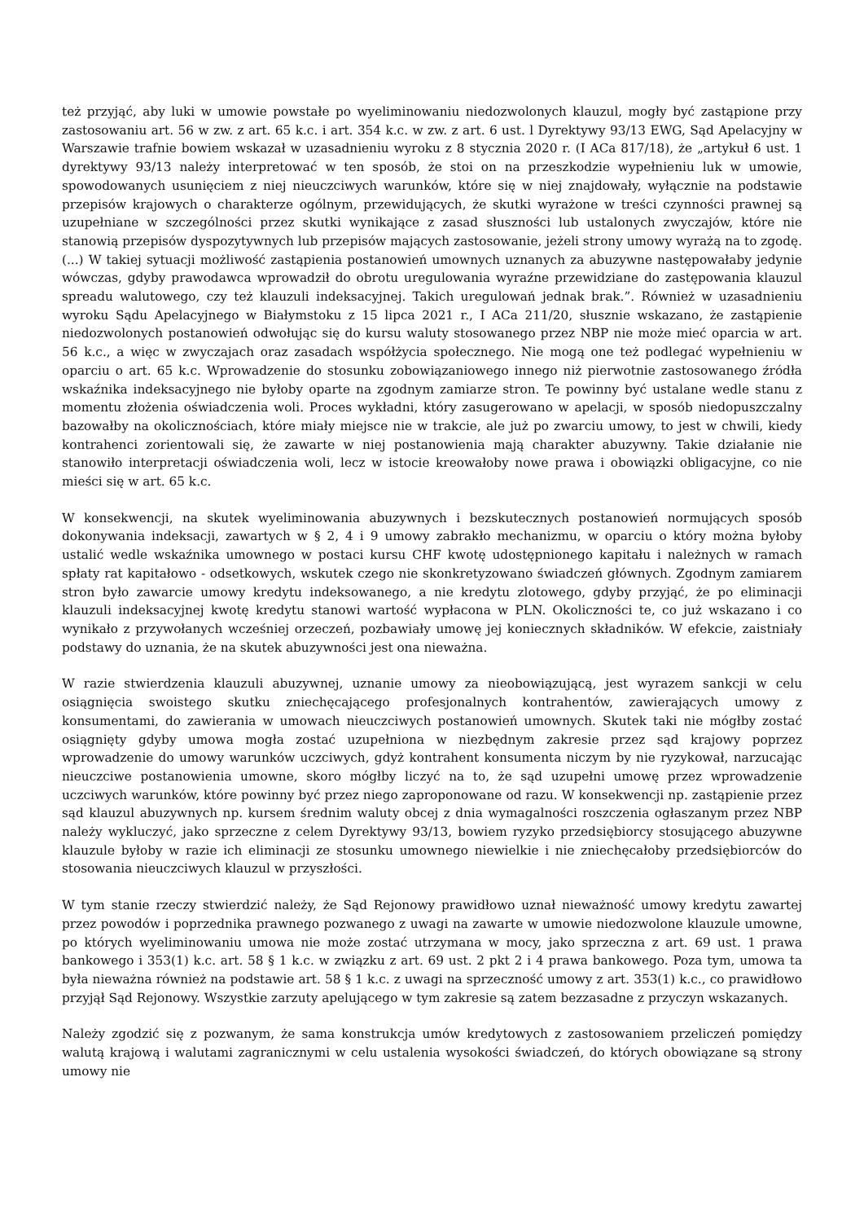też przyjąć, aby luki w umowie powstałe po wyeliminowaniu niedozwolonych klauzul, mogły być zastąpione przy zastosowaniu art. 56 w zw. z art. 65 k.c. i art. 354 k.c. w zw. z art. 6 ust. l Dyrektywy 93/13 EWG, Sąd Apelacyjny w Warszawie trafnie bowiem wskazał w uzasadnieniu wyroku z 8 stycznia 2020 r. (I ACa 817/18), że „artykuł 6 ust. 1 dyrektywy 93/13 należy interpretować w ten sposób, że stoi on na przeszkodzie wypełnieniu luk w umowie, spowodowanych usunięciem z niej nieuczciwych warunków, które się w niej znajdowały, wyłącznie na podstawie przepisów krajowych o charakterze ogólnym, przewidujących, że skutki wyrażone w treści czynności prawnej są uzupełniane w szczególności przez skutki wynikające z zasad słuszności lub ustalonych zwyczajów, które nie stanowią przepisów dyspozytywnych lub przepisów mających zastosowanie, jeżeli strony umowy wyrażą na to zgodę. (...) W takiej sytuacji możliwość zastąpienia postanowień umownych uznanych za abuzywne następowałaby jedynie wówczas, gdyby prawodawca wprowadził do obrotu uregulowania wyraźne przewidziane do zastępowania klauzul spreadu walutowego, czy też klauzuli indeksacyjnej. Takich uregulowań jednak brak.”. Również w uzasadnieniu wyroku Sądu Apelacyjnego w Białymstoku z 15 lipca 2021 r., I ACa 211/20, słusznie wskazano, że zastąpienie niedozwolonych postanowień odwołując się do kursu waluty stosowanego przez NBP nie może mieć oparcia w art. 56 k.c., a więc w zwyczajach oraz zasadach współżycia społecznego. Nie mogą one też podlegać wypełnieniu w oparciu o art. 65 k.c. Wprowadzenie do stosunku zobowiązaniowego innego niż pierwotnie zastosowanego źródła wskaźnika indeksacyjnego nie byłoby oparte na zgodnym zamiarze stron. Te powinny być ustalane wedle stanu z momentu złożenia oświadczenia woli. Proces wykładni, który zasugerowano w apelacji, w sposób niedopuszczalny bazowałby na okolicznościach, które miały miejsce nie w trakcie, ale już po zwarciu umowy, to jest w chwili, kiedy kontrahenci zorientowali się, że zawarte w niej postanowienia mają charakter abuzywny. Takie działanie nie stanowiło interpretacji oświadczenia woli, lecz w istocie kreowałoby nowe prawa i obowiązki obligacyjne, co nie mieści się w art. 65 k.c.
W konsekwencji, na skutek wyeliminowania abuzywnych i bezskutecznych postanowień normujących sposób dokonywania indeksacji, zawartych w § 2, 4 i 9 umowy zabrakło mechanizmu, w oparciu o który można byłoby ustalić wedle wskaźnika umownego w postaci kursu CHF kwotę udostępnionego kapitału i należnych w ramach spłaty rat kapitałowo - odsetkowych, wskutek czego nie skonkretyzowano świadczeń głównych. Zgodnym zamiarem stron było zawarcie umowy kredytu indeksowanego, a nie kredytu zlotowego, gdyby przyjąć, że po eliminacji klauzuli indeksacyjnej kwotę kredytu stanowi wartość wypłacona w PLN. Okoliczności te, co już wskazano i co wynikało z przywołanych wcześniej orzeczeń, pozbawiały umowę jej koniecznych składników. W efekcie, zaistniały podstawy do uznania, że na skutek abuzywności jest ona nieważna.
W razie stwierdzenia klauzuli abuzywnej, uznanie umowy za nieobowiązującą, jest wyrazem sankcji w celu osiągnięcia swoistego skutku zniechęcającego profesjonalnych kontrahentów, zawierających umowy z konsumentami, do zawierania w umowach nieuczciwych postanowień umownych. Skutek taki nie mógłby zostać osiągnięty gdyby umowa mogła zostać uzupełniona w niezbędnym zakresie przez sąd krajowy poprzez wprowadzenie do umowy warunków uczciwych, gdyż kontrahent konsumenta niczym by nie ryzykował, narzucając nieuczciwe postanowienia umowne, skoro mógłby liczyć na to, że sąd uzupełni umowę przez wprowadzenie uczciwych warunków, które powinny być przez niego zaproponowane od razu. W konsekwencji np. zastąpienie przez sąd klauzul abuzywnych np. kursem średnim waluty obcej z dnia wymagalności roszczenia ogłaszanym przez NBP należy wykluczyć, jako sprzeczne z celem Dyrektywy 93/13, bowiem ryzyko przedsiębiorcy stosującego abuzywne klauzule byłoby w razie ich eliminacji ze stosunku umownego niewielkie i nie zniechęcałoby przedsiębiorców do stosowania nieuczciwych klauzul w przyszłości.
W tym stanie rzeczy stwierdzić należy, że Sąd Rejonowy prawidłowo uznał nieważność umowy kredytu zawartej przez powodów i poprzednika prawnego pozwanego z uwagi na zawarte w umowie niedozwolone klauzule umowne, po których wyeliminowaniu umowa nie może zostać utrzymana w mocy, jako sprzeczna z art. 69 ust. 1 prawa bankowego i 353(1) k.c. art. 58 § 1 k.c. w związku z art. 69 ust. 2 pkt 2 i 4 prawa bankowego. Poza tym, umowa ta była nieważna również na podstawie art. 58 § 1 k.c. z uwagi na sprzeczność umowy z art. 353(1) k.c., co prawidłowo przyjął Sąd Rejonowy. Wszystkie zarzuty apelującego w tym zakresie są zatem bezzasadne z przyczyn wskazanych.
Należy zgodzić się z pozwanym, że sama konstrukcja umów kredytowych z zastosowaniem przeliczeń pomiędzy walutą krajową i walutami zagranicznymi w celu ustalenia wysokości świadczeń, do których obowiązane są strony umowy nie